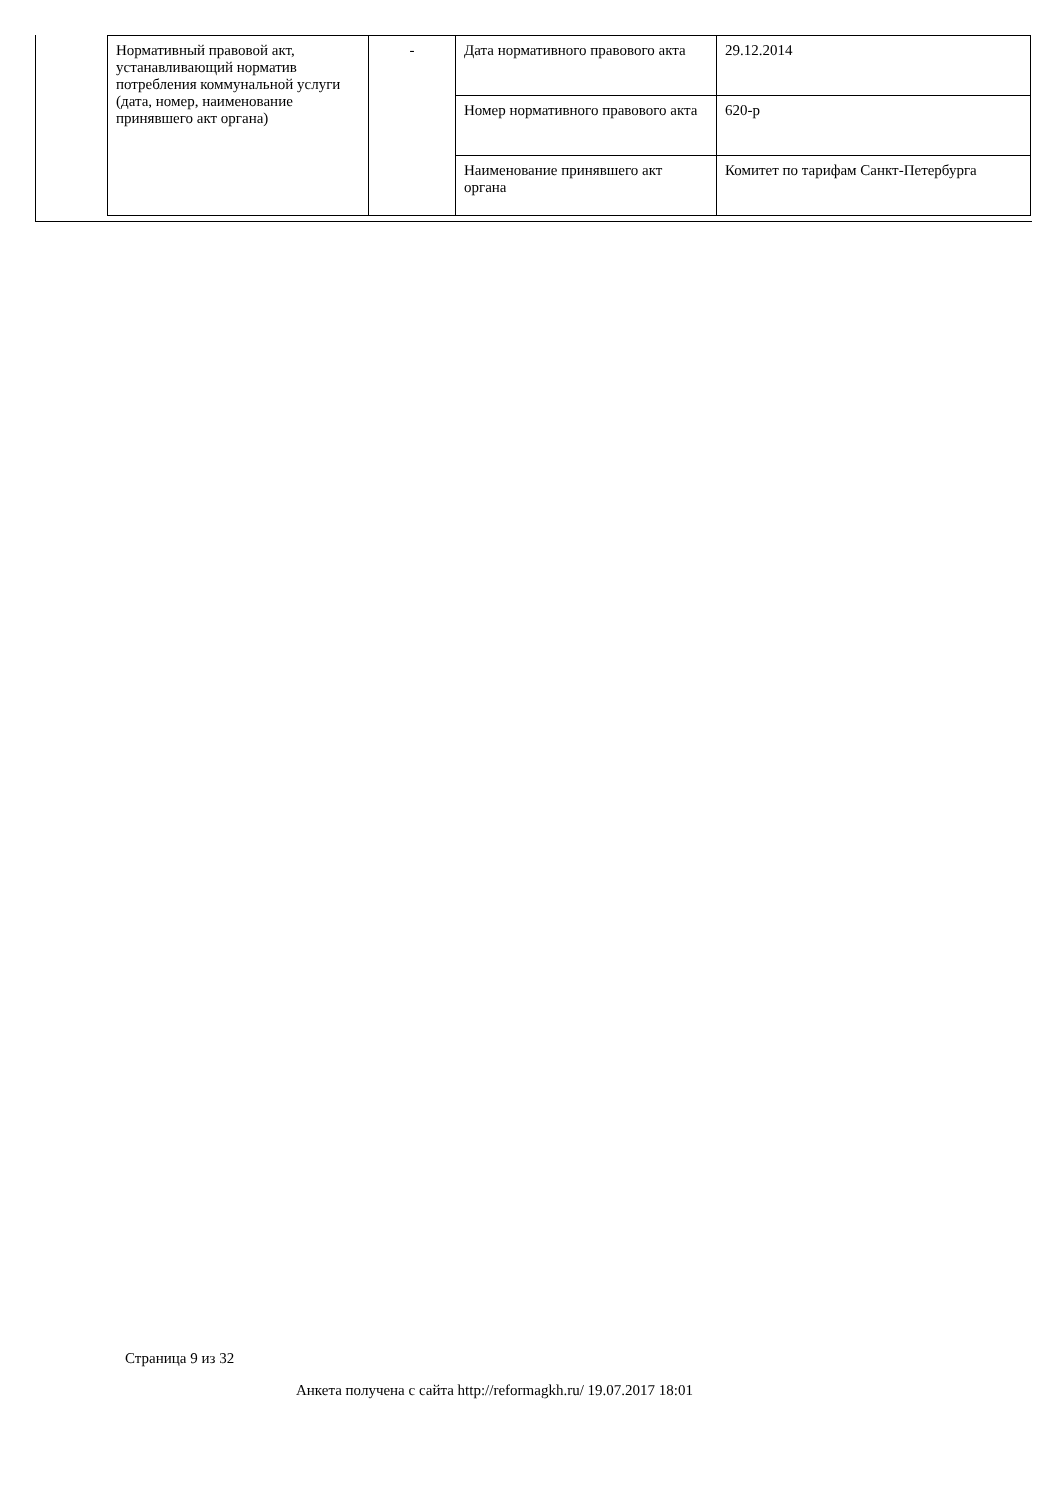| Нормативный правовой акт, устанавливающий норматив потребления коммунальной услуги (дата, номер, наименование принявшего акт органа) | - | Дата нормативного правового акта | 29.12.2014 |
| | | Номер нормативного правового акта | 620-р |
| | | Наименование принявшего акт органа | Комитет по тарифам Санкт-Петербурга |
Страница 9 из 32
Анкета получена с сайта http://reformagkh.ru/ 19.07.2017 18:01